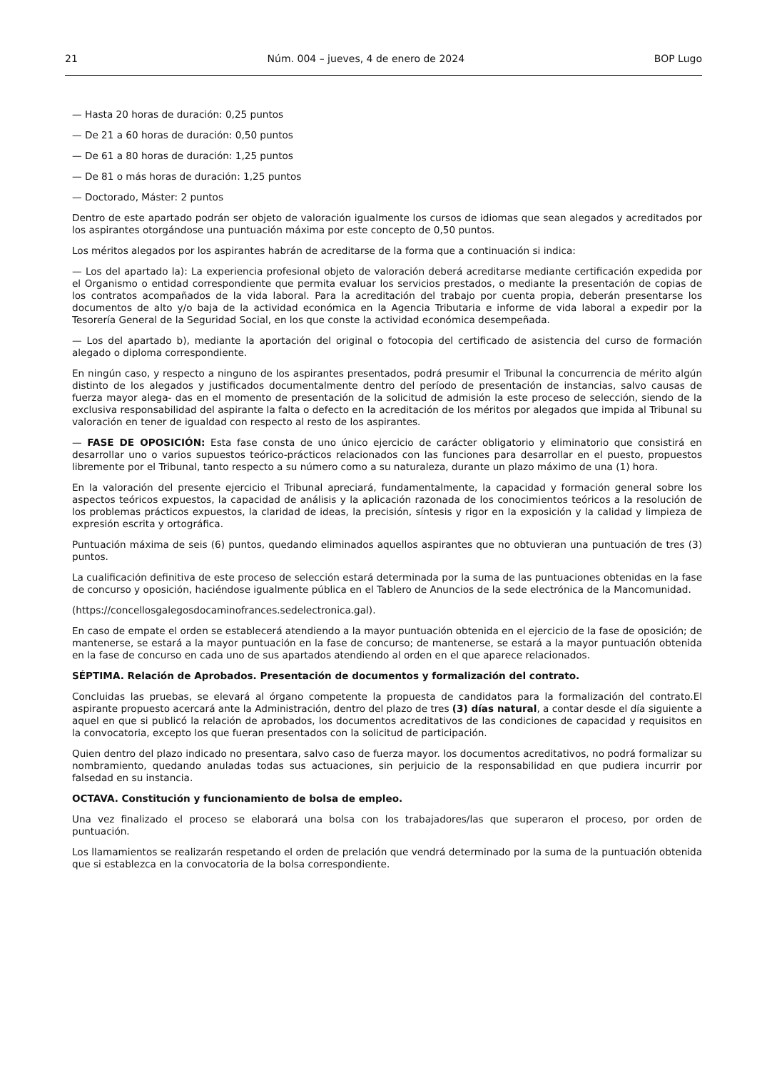21 Núm. 004 – jueves, 4 de enero de 2024 BOP Lugo
— Hasta 20 horas de duración: 0,25 puntos
— De 21 a 60 horas de duración: 0,50 puntos
— De 61 a 80 horas de duración: 1,25 puntos
— De 81 o más horas de duración: 1,25 puntos
— Doctorado, Máster: 2 puntos
Dentro de este apartado podrán ser objeto de valoración igualmente los cursos de idiomas que sean alegados y acreditados por los aspirantes otorgándose una puntuación máxima por este concepto de 0,50 puntos.
Los méritos alegados por los aspirantes habrán de acreditarse de la forma que a continuación si indica:
— Los del apartado la): La experiencia profesional objeto de valoración deberá acreditarse mediante certificación expedida por el Organismo o entidad correspondiente que permita evaluar los servicios prestados, o mediante la presentación de copias de los contratos acompañados de la vida laboral. Para la acreditación del trabajo por cuenta propia, deberán presentarse los documentos de alto y/o baja de la actividad económica en la Agencia Tributaria e informe de vida laboral a expedir por la Tesorería General de la Seguridad Social, en los que conste la actividad económica desempeñada.
— Los del apartado b), mediante la aportación del original o fotocopia del certificado de asistencia del curso de formación alegado o diploma correspondiente.
En ningún caso, y respecto a ninguno de los aspirantes presentados, podrá presumir el Tribunal la concurrencia de mérito algún distinto de los alegados y justificados documentalmente dentro del período de presentación de instancias, salvo causas de fuerza mayor alega- das en el momento de presentación de la solicitud de admisión la este proceso de selección, siendo de la exclusiva responsabilidad del aspirante la falta o defecto en la acreditación de los méritos por alegados que impida al Tribunal su valoración en tener de igualdad con respecto al resto de los aspirantes.
— FASE DE OPOSICIÓN: Esta fase consta de uno único ejercicio de carácter obligatorio y eliminatorio que consistirá en desarrollar uno o varios supuestos teórico-prácticos relacionados con las funciones para desarrollar en el puesto, propuestos libremente por el Tribunal, tanto respecto a su número como a su naturaleza, durante un plazo máximo de una (1) hora.
En la valoración del presente ejercicio el Tribunal apreciará, fundamentalmente, la capacidad y formación general sobre los aspectos teóricos expuestos, la capacidad de análisis y la aplicación razonada de los conocimientos teóricos a la resolución de los problemas prácticos expuestos, la claridad de ideas, la precisión, síntesis y rigor en la exposición y la calidad y limpieza de expresión escrita y ortográfica.
Puntuación máxima de seis (6) puntos, quedando eliminados aquellos aspirantes que no obtuvieran una puntuación de tres (3) puntos.
La cualificación definitiva de este proceso de selección estará determinada por la suma de las puntuaciones obtenidas en la fase de concurso y oposición, haciéndose igualmente pública en el Tablero de Anuncios de la sede electrónica de la Mancomunidad.
(https://concellosgalegosdocaminofrances.sedelectronica.gal).
En caso de empate el orden se establecerá atendiendo a la mayor puntuación obtenida en el ejercicio de la fase de oposición; de mantenerse, se estará a la mayor puntuación en la fase de concurso; de mantenerse, se estará a la mayor puntuación obtenida en la fase de concurso en cada uno de sus apartados atendiendo al orden en el que aparece relacionados.
SÉPTIMA. Relación de Aprobados. Presentación de documentos y formalización del contrato.
Concluidas las pruebas, se elevará al órgano competente la propuesta de candidatos para la formalización del contrato.El aspirante propuesto acercará ante la Administración, dentro del plazo de tres (3) días natural, a contar desde el día siguiente a aquel en que si publicó la relación de aprobados, los documentos acreditativos de las condiciones de capacidad y requisitos en la convocatoria, excepto los que fueran presentados con la solicitud de participación.
Quien dentro del plazo indicado no presentara, salvo caso de fuerza mayor. los documentos acreditativos, no podrá formalizar su nombramiento, quedando anuladas todas sus actuaciones, sin perjuicio de la responsabilidad en que pudiera incurrir por falsedad en su instancia.
OCTAVA. Constitución y funcionamiento de bolsa de empleo.
Una vez finalizado el proceso se elaborará una bolsa con los trabajadores/las que superaron el proceso, por orden de puntuación.
Los llamamientos se realizarán respetando el orden de prelación que vendrá determinado por la suma de la puntuación obtenida que si establezca en la convocatoria de la bolsa correspondiente.